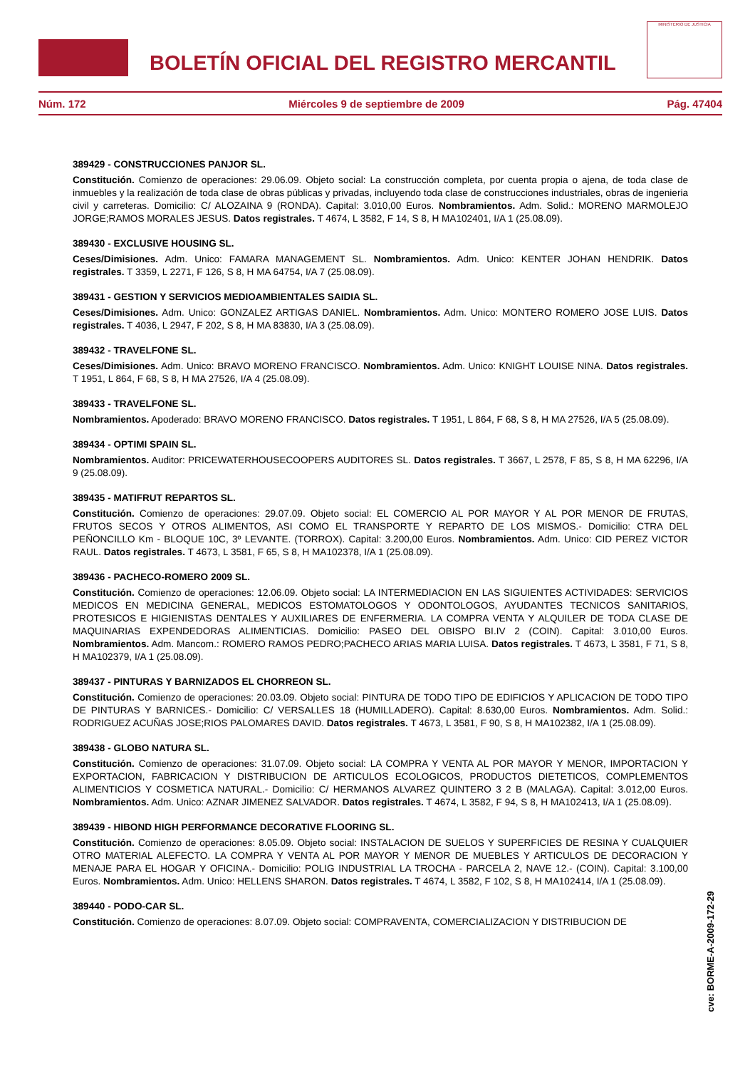BOLETÍN OFICIAL DEL REGISTRO MERCANTIL
MINISTERIO DE JUSTICIA
Núm. 172 Miércoles 9 de septiembre de 2009 Pág. 47404
389429 - CONSTRUCCIONES PANJOR SL.
Constitución. Comienzo de operaciones: 29.06.09. Objeto social: La construcción completa, por cuenta propia o ajena, de toda clase de inmuebles y la realización de toda clase de obras públicas y privadas, incluyendo toda clase de construcciones industriales, obras de ingenieria civil y carreteras. Domicilio: C/ ALOZAINA 9 (RONDA). Capital: 3.010,00 Euros. Nombramientos. Adm. Solid.: MORENO MARMOLEJO JORGE;RAMOS MORALES JESUS. Datos registrales. T 4674, L 3582, F 14, S 8, H MA102401, I/A 1 (25.08.09).
389430 - EXCLUSIVE HOUSING SL.
Ceses/Dimisiones. Adm. Unico: FAMARA MANAGEMENT SL. Nombramientos. Adm. Unico: KENTER JOHAN HENDRIK. Datos registrales. T 3359, L 2271, F 126, S 8, H MA 64754, I/A 7 (25.08.09).
389431 - GESTION Y SERVICIOS MEDIOAMBIENTALES SAIDIA SL.
Ceses/Dimisiones. Adm. Unico: GONZALEZ ARTIGAS DANIEL. Nombramientos. Adm. Unico: MONTERO ROMERO JOSE LUIS. Datos registrales. T 4036, L 2947, F 202, S 8, H MA 83830, I/A 3 (25.08.09).
389432 - TRAVELFONE SL.
Ceses/Dimisiones. Adm. Unico: BRAVO MORENO FRANCISCO. Nombramientos. Adm. Unico: KNIGHT LOUISE NINA. Datos registrales. T 1951, L 864, F 68, S 8, H MA 27526, I/A 4 (25.08.09).
389433 - TRAVELFONE SL.
Nombramientos. Apoderado: BRAVO MORENO FRANCISCO. Datos registrales. T 1951, L 864, F 68, S 8, H MA 27526, I/A 5 (25.08.09).
389434 - OPTIMI SPAIN SL.
Nombramientos. Auditor: PRICEWATERHOUSECOOPERS AUDITORES SL. Datos registrales. T 3667, L 2578, F 85, S 8, H MA 62296, I/A 9 (25.08.09).
389435 - MATIFRUT REPARTOS SL.
Constitución. Comienzo de operaciones: 29.07.09. Objeto social: EL COMERCIO AL POR MAYOR Y AL POR MENOR DE FRUTAS, FRUTOS SECOS Y OTROS ALIMENTOS, ASI COMO EL TRANSPORTE Y REPARTO DE LOS MISMOS.- Domicilio: CTRA DEL PEÑONCILLO Km - BLOQUE 10C, 3º LEVANTE. (TORROX). Capital: 3.200,00 Euros. Nombramientos. Adm. Unico: CID PEREZ VICTOR RAUL. Datos registrales. T 4673, L 3581, F 65, S 8, H MA102378, I/A 1 (25.08.09).
389436 - PACHECO-ROMERO 2009 SL.
Constitución. Comienzo de operaciones: 12.06.09. Objeto social: LA INTERMEDIACION EN LAS SIGUIENTES ACTIVIDADES: SERVICIOS MEDICOS EN MEDICINA GENERAL, MEDICOS ESTOMATOLOGOS Y ODONTOLOGOS, AYUDANTES TECNICOS SANITARIOS, PROTESICOS E HIGIENISTAS DENTALES Y AUXILIARES DE ENFERMERIA. LA COMPRA VENTA Y ALQUILER DE TODA CLASE DE MAQUINARIAS EXPENDEDORAS ALIMENTICIAS. Domicilio: PASEO DEL OBISPO BI.IV 2 (COIN). Capital: 3.010,00 Euros. Nombramientos. Adm. Mancom.: ROMERO RAMOS PEDRO;PACHECO ARIAS MARIA LUISA. Datos registrales. T 4673, L 3581, F 71, S 8, H MA102379, I/A 1 (25.08.09).
389437 - PINTURAS Y BARNIZADOS EL CHORREON SL.
Constitución. Comienzo de operaciones: 20.03.09. Objeto social: PINTURA DE TODO TIPO DE EDIFICIOS Y APLICACION DE TODO TIPO DE PINTURAS Y BARNICES.- Domicilio: C/ VERSALLES 18 (HUMILLADERO). Capital: 8.630,00 Euros. Nombramientos. Adm. Solid.: RODRIGUEZ ACUÑAS JOSE;RIOS PALOMARES DAVID. Datos registrales. T 4673, L 3581, F 90, S 8, H MA102382, I/A 1 (25.08.09).
389438 - GLOBO NATURA SL.
Constitución. Comienzo de operaciones: 31.07.09. Objeto social: LA COMPRA Y VENTA AL POR MAYOR Y MENOR, IMPORTACION Y EXPORTACION, FABRICACION Y DISTRIBUCION DE ARTICULOS ECOLOGICOS, PRODUCTOS DIETETICOS, COMPLEMENTOS ALIMENTICIOS Y COSMETICA NATURAL.- Domicilio: C/ HERMANOS ALVAREZ QUINTERO 3 2 B (MALAGA). Capital: 3.012,00 Euros. Nombramientos. Adm. Unico: AZNAR JIMENEZ SALVADOR. Datos registrales. T 4674, L 3582, F 94, S 8, H MA102413, I/A 1 (25.08.09).
389439 - HIBOND HIGH PERFORMANCE DECORATIVE FLOORING SL.
Constitución. Comienzo de operaciones: 8.05.09. Objeto social: INSTALACION DE SUELOS Y SUPERFICIES DE RESINA Y CUALQUIER OTRO MATERIAL ALEFECTO. LA COMPRA Y VENTA AL POR MAYOR Y MENOR DE MUEBLES Y ARTICULOS DE DECORACION Y MENAJE PARA EL HOGAR Y OFICINA.- Domicilio: POLIG INDUSTRIAL LA TROCHA - PARCELA 2, NAVE 12.- (COIN). Capital: 3.100,00 Euros. Nombramientos. Adm. Unico: HELLENS SHARON. Datos registrales. T 4674, L 3582, F 102, S 8, H MA102414, I/A 1 (25.08.09).
389440 - PODO-CAR SL.
Constitución. Comienzo de operaciones: 8.07.09. Objeto social: COMPRAVENTA, COMERCIALIZACION Y DISTRIBUCION DE
cve: BORME-A-2009-172-29